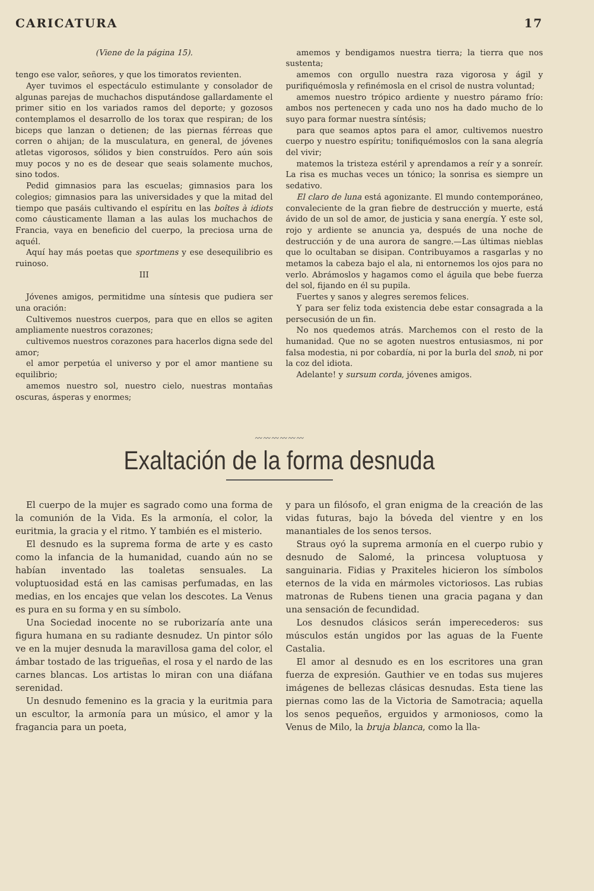CARICATURA 17
(Viene de la página 15).
tengo ese valor, señores, y que los timoratos revienten.
Ayer tuvimos el espectáculo estimulante y consolador de algunas parejas de muchachos disputándose gallardamente el primer sitio en los variados ramos del deporte; y gozosos contemplamos el desarrollo de los torax que respiran; de los biceps que lanzan o detienen; de las piernas férreas que corren o ahijan; de la musculatura, en general, de jóvenes atletas vigorosos, sólidos y bien construídos. Pero aún sois muy pocos y no es de desear que seais solamente muchos, sino todos.
Pedid gimnasios para las escuelas; gimnasios para los colegios; gimnasios para las universidades y que la mitad del tiempo que pasáis cultivando el espíritu en las boîtes à idiots como cáusticamente llaman a las aulas los muchachos de Francia, vaya en beneficio del cuerpo, la preciosa urna de aquél.
Aquí hay más poetas que sportmens y ese desequilibrio es ruinoso.
III
Jóvenes amigos, permitidme una síntesis que pudiera ser una oración:
Cultivemos nuestros cuerpos, para que en ellos se agiten ampliamente nuestros corazones;
cultivemos nuestros corazones para hacerlos digna sede del amor;
el amor perpetúa el universo y por el amor mantiene su equilibrio;
amemos nuestro sol, nuestro cielo, nuestras montañas oscuras, ásperas y enormes;
amemos y bendigamos nuestra tierra; la tierra que nos sustenta;
amemos con orgullo nuestra raza vigorosa y ágil y purifiquémosla y refinémosla en el crisol de nustra voluntad;
amemos nuestro trópico ardiente y nuestro páramo frío: ambos nos pertenecen y cada uno nos ha dado mucho de lo suyo para formar nuestra síntésis;
para que seamos aptos para el amor, cultivemos nuestro cuerpo y nuestro espíritu; tonifiquémoslos con la sana alegría del vivir;
matemos la tristeza estéril y aprendamos a reír y a sonreír. La risa es muchas veces un tónico; la sonrisa es siempre un sedativo.
El claro de luna está agonizante. El mundo contemporáneo, convaleciente de la gran fiebre de destrucción y muerte, está ávido de un sol de amor, de justicia y sana energía. Y este sol, rojo y ardiente se anuncia ya, después de una noche de destrucción y de una aurora de sangre.—Las últimas nieblas que lo ocultaban se disipan. Contribuyamos a rasgarlas y no metamos la cabeza bajo el ala, ni entornemos los ojos para no verlo. Abrámoslos y hagamos como el águila que bebe fuerza del sol, fijando en él su pupila.
Fuertes y sanos y alegres seremos felices.
Y para ser feliz toda existencia debe estar consagrada a la persecusión de un fin.
No nos quedemos atrás. Marchemos con el resto de la humanidad. Que no se agoten nuestros entusiasmos, ni por falsa modestia, ni por cobardía, ni por la burla del snob, ni por la coz del idiota.
Adelante! y sursum corda, jóvenes amigos.
〰〰〰〰〰〰
Exaltación de la forma desnuda
El cuerpo de la mujer es sagrado como una forma de la comunión de la Vida. Es la armonía, el color, la euritmia, la gracia y el ritmo. Y también es el misterio.
El desnudo es la suprema forma de arte y es casto como la infancia de la humanidad, cuando aún no se habían inventado las toaletas sensuales. La voluptuosidad está en las camisas perfumadas, en las medias, en los encajes que velan los descotes. La Venus es pura en su forma y en su símbolo.
Una Sociedad inocente no se ruborizaría ante una figura humana en su radiante desnudez. Un pintor sólo ve en la mujer desnuda la maravillosa gama del color, el ámbar tostado de las trigueñas, el rosa y el nardo de las carnes blancas. Los artistas lo miran con una diáfana serenidad.
Un desnudo femenino es la gracia y la euritmia para un escultor, la armonía para un músico, el amor y la fragancia para un poeta,
y para un filósofo, el gran enigma de la creación de las vidas futuras, bajo la bóveda del vientre y en los manantiales de los senos tersos.
Straus oyó la suprema armonía en el cuerpo rubio y desnudo de Salomé, la princesa voluptuosa y sanguinaria. Fidias y Praxiteles hicieron los símbolos eternos de la vida en mármoles victoriosos. Las rubias matronas de Rubens tienen una gracia pagana y dan una sensación de fecundidad.
Los desnudos clásicos serán imperecederos: sus músculos están ungidos por las aguas de la Fuente Castalia.
El amor al desnudo es en los escritores una gran fuerza de expresión. Gauthier ve en todas sus mujeres imágenes de bellezas clásicas desnudas. Esta tiene las piernas como las de la Victoria de Samotracia; aquella los senos pequeños, erguidos y armoniosos, como la Venus de Milo, la bruja blanca, como la lla-